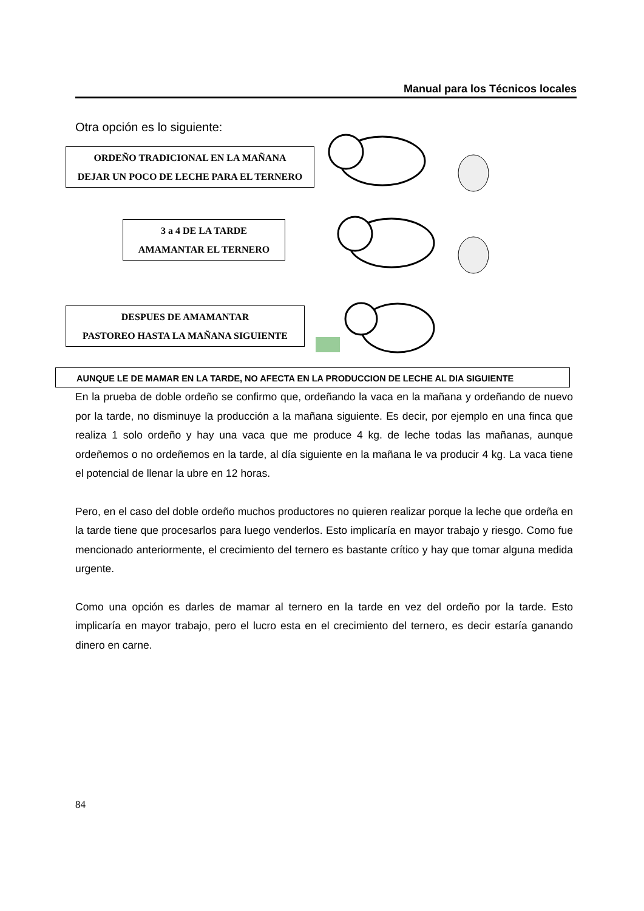Manual para los Técnicos locales
Otra opción es lo siguiente:
ORDEÑO TRADICIONAL EN LA MAÑANA
DEJAR UN POCO DE LECHE PARA EL TERNERO
3 a 4 DE LA TARDE
AMAMANTAR EL TERNERO
DESPUES DE AMAMANTAR
PASTOREO HASTA LA MAÑANA SIGUIENTE
AUNQUE LE DE MAMAR EN LA TARDE, NO AFECTA EN LA PRODUCCION DE LECHE AL DIA SIGUIENTE
En la prueba de doble ordeño se confirmo que, ordeñando la vaca en la mañana y ordeñando de nuevo por la tarde, no disminuye la producción a la mañana siguiente. Es decir, por ejemplo en una finca que realiza 1 solo ordeño y hay una vaca que me produce 4 kg. de leche todas las mañanas, aunque ordeñemos o no ordeñemos en la tarde, al día siguiente en la mañana le va producir 4 kg. La vaca tiene el potencial de llenar la ubre en 12 horas.
Pero, en el caso del doble ordeño muchos productores no quieren realizar porque la leche que ordeña en la tarde tiene que procesarlos para luego venderlos. Esto implicaría en mayor trabajo y riesgo. Como fue mencionado anteriormente, el crecimiento del ternero es bastante crítico y hay que tomar alguna medida urgente.
Como una opción es darles de mamar al ternero en la tarde en vez del ordeño por la tarde. Esto implicaría en mayor trabajo, pero el lucro esta en el crecimiento del ternero, es decir estaría ganando dinero en carne.
84